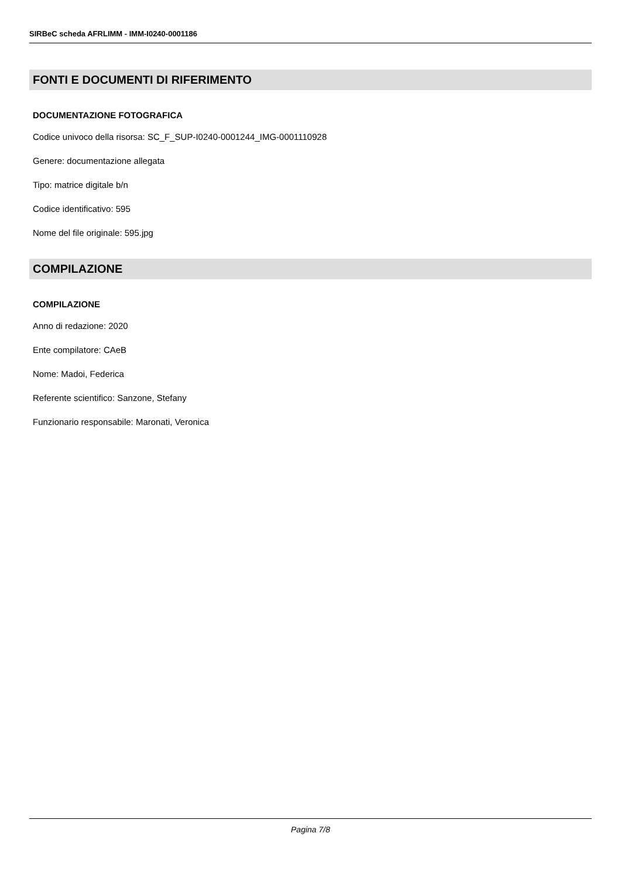SIRBeC scheda AFRLIMM - IMM-I0240-0001186
FONTI E DOCUMENTI DI RIFERIMENTO
DOCUMENTAZIONE FOTOGRAFICA
Codice univoco della risorsa: SC_F_SUP-I0240-0001244_IMG-0001110928
Genere: documentazione allegata
Tipo: matrice digitale b/n
Codice identificativo: 595
Nome del file originale: 595.jpg
COMPILAZIONE
COMPILAZIONE
Anno di redazione: 2020
Ente compilatore: CAeB
Nome: Madoi, Federica
Referente scientifico: Sanzone, Stefany
Funzionario responsabile: Maronati, Veronica
Pagina 7/8